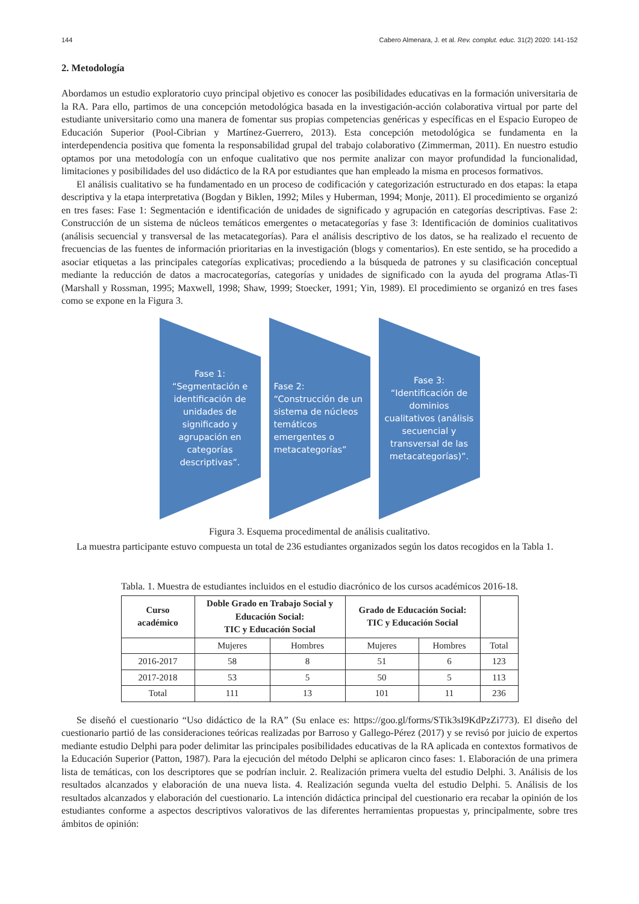144 Cabero Almenara, J. et al. Rev. complut. educ. 31(2) 2020: 141-152
2. Metodología
Abordamos un estudio exploratorio cuyo principal objetivo es conocer las posibilidades educativas en la formación universitaria de la RA. Para ello, partimos de una concepción metodológica basada en la investigación-acción colaborativa virtual por parte del estudiante universitario como una manera de fomentar sus propias competencias genéricas y específicas en el Espacio Europeo de Educación Superior (Pool-Cibrian y Martínez-Guerrero, 2013). Esta concepción metodológica se fundamenta en la interdependencia positiva que fomenta la responsabilidad grupal del trabajo colaborativo (Zimmerman, 2011). En nuestro estudio optamos por una metodología con un enfoque cualitativo que nos permite analizar con mayor profundidad la funcionalidad, limitaciones y posibilidades del uso didáctico de la RA por estudiantes que han empleado la misma en procesos formativos.
El análisis cualitativo se ha fundamentado en un proceso de codificación y categorización estructurado en dos etapas: la etapa descriptiva y la etapa interpretativa (Bogdan y Biklen, 1992; Miles y Huberman, 1994; Monje, 2011). El procedimiento se organizó en tres fases: Fase 1: Segmentación e identificación de unidades de significado y agrupación en categorías descriptivas. Fase 2: Construcción de un sistema de núcleos temáticos emergentes o metacategorías y fase 3: Identificación de dominios cualitativos (análisis secuencial y transversal de las metacategorías). Para el análisis descriptivo de los datos, se ha realizado el recuento de frecuencias de las fuentes de información prioritarias en la investigación (blogs y comentarios). En este sentido, se ha procedido a asociar etiquetas a las principales categorías explicativas; procediendo a la búsqueda de patrones y su clasificación conceptual mediante la reducción de datos a macrocategorías, categorías y unidades de significado con la ayuda del programa Atlas-Ti (Marshall y Rossman, 1995; Maxwell, 1998; Shaw, 1999; Stoecker, 1991; Yin, 1989). El procedimiento se organizó en tres fases como se expone en la Figura 3.
Fase 1:
“Segmentación e identificación de unidades de significado y agrupación en categorías descriptivas”.
Fase 2:
“Construcción de un sistema de núcleos temáticos emergentes o metacategorías”
Fase 3:
“Identificación de dominios cualitativos (análisis secuencial y transversal de las metacategorías)”.
Figura 3. Esquema procedimental de análisis cualitativo.
La muestra participante estuvo compuesta un total de 236 estudiantes organizados según los datos recogidos en la Tabla 1.
Tabla. 1. Muestra de estudiantes incluidos en el estudio diacrónico de los cursos académicos 2016-18.
| Curso académico | Doble Grado en Trabajo Social y Educación Social: TIC y Educación Social | | Grado de Educación Social: TIC y Educación Social | | |
| --- | --- | --- | --- | --- | --- |
| | Mujeres | Hombres | Mujeres | Hombres | Total |
| 2016-2017 | 58 | 8 | 51 | 6 | 123 |
| 2017-2018 | 53 | 5 | 50 | 5 | 113 |
| Total | 111 | 13 | 101 | 11 | 236 |
Se diseñó el cuestionario “Uso didáctico de la RA” (Su enlace es: https://goo.gl/forms/STik3sI9KdPzZi773). El diseño del cuestionario partió de las consideraciones teóricas realizadas por Barroso y Gallego-Pérez (2017) y se revisó por juicio de expertos mediante estudio Delphi para poder delimitar las principales posibilidades educativas de la RA aplicada en contextos formativos de la Educación Superior (Patton, 1987). Para la ejecución del método Delphi se aplicaron cinco fases: 1. Elaboración de una primera lista de temáticas, con los descriptores que se podrían incluir. 2. Realización primera vuelta del estudio Delphi. 3. Análisis de los resultados alcanzados y elaboración de una nueva lista. 4. Realización segunda vuelta del estudio Delphi. 5. Análisis de los resultados alcanzados y elaboración del cuestionario. La intención didáctica principal del cuestionario era recabar la opinión de los estudiantes conforme a aspectos descriptivos valorativos de las diferentes herramientas propuestas y, principalmente, sobre tres ámbitos de opinión: